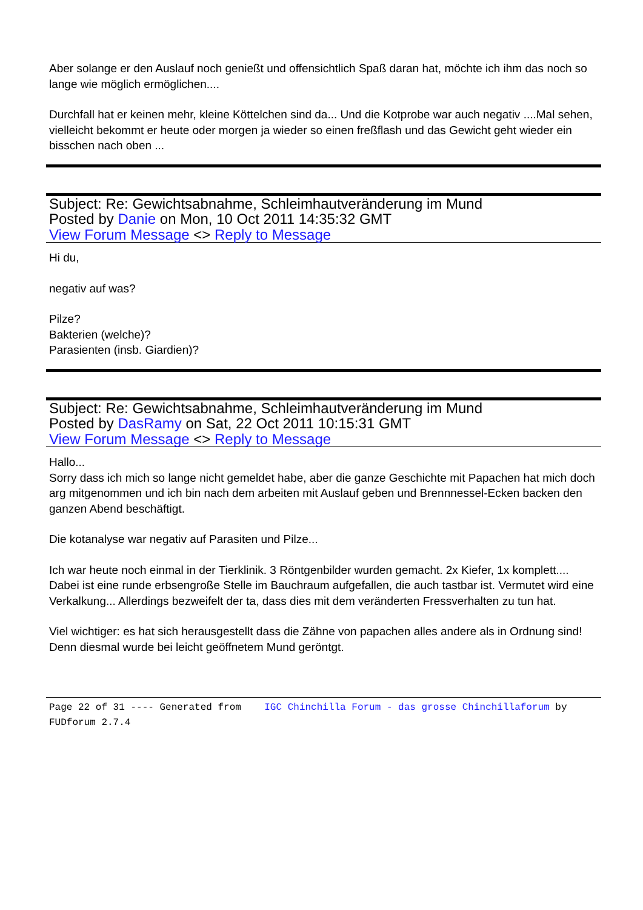Aber solange er den Auslauf noch genießt und offensichtlich Spaß daran hat, möchte ich ihm das noch so lange wie möglich ermöglichen....
Durchfall hat er keinen mehr, kleine Köttelchen sind da... Und die Kotprobe war auch negativ ....Mal sehen, vielleicht bekommt er heute oder morgen ja wieder so einen freßflash und das Gewicht geht wieder ein bisschen nach oben ...
Subject: Re: Gewichtsabnahme, Schleimhautveränderung im Mund
Posted by Danie on Mon, 10 Oct 2011 14:35:32 GMT
View Forum Message <> Reply to Message
Hi du,
negativ auf was?
Pilze?
Bakterien (welche)?
Parasienten (insb. Giardien)?
Subject: Re: Gewichtsabnahme, Schleimhautveränderung im Mund
Posted by DasRamy on Sat, 22 Oct 2011 10:15:31 GMT
View Forum Message <> Reply to Message
Hallo...
Sorry dass ich mich so lange nicht gemeldet habe, aber die ganze Geschichte mit Papachen hat mich doch arg mitgenommen und ich bin nach dem arbeiten mit Auslauf geben und Brennnessel-Ecken backen den ganzen Abend beschäftigt.
Die kotanalyse war negativ auf Parasiten und Pilze...
Ich war heute noch einmal in der Tierklinik. 3 Röntgenbilder wurden gemacht. 2x Kiefer, 1x komplett.... Dabei ist eine runde erbsengroße Stelle im Bauchraum aufgefallen, die auch tastbar ist. Vermutet wird eine Verkalkung... Allerdings bezweifelt der ta, dass dies mit dem veränderten Fressverhalten zu tun hat.
Viel wichtiger: es hat sich herausgestellt dass die Zähne von papachen alles andere als in Ordnung sind! Denn diesmal wurde bei leicht geöffnetem Mund geröntgt.
Page 22 of 31 ---- Generated from IGC Chinchilla Forum - das grosse Chinchillaforum by FUDforum 2.7.4